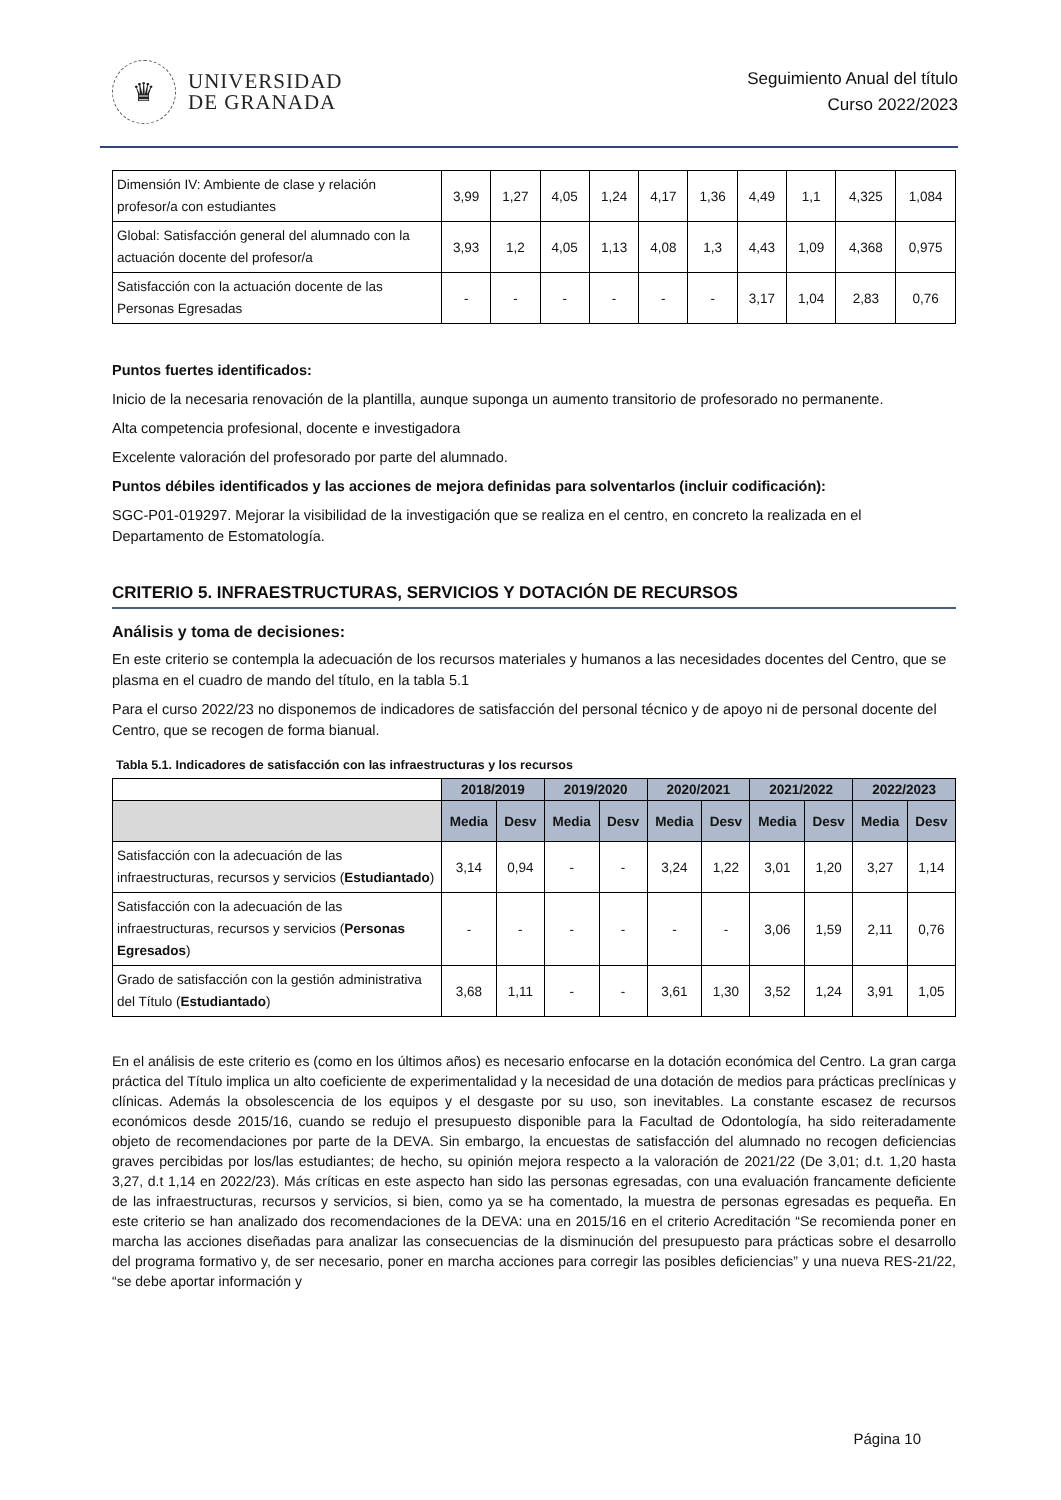♛
UNIVERSIDAD
DE GRANADA
Seguimiento Anual del título
Curso 2022/2023
| Dimensión IV: Ambiente de clase y relación profesor/a con estudiantes | 3,99 | 1,27 | 4,05 | 1,24 | 4,17 | 1,36 | 4,49 | 1,1 | 4,325 | 1,084 |
| Global: Satisfacción general del alumnado con la actuación docente del profesor/a | 3,93 | 1,2 | 4,05 | 1,13 | 4,08 | 1,3 | 4,43 | 1,09 | 4,368 | 0,975 |
| Satisfacción con la actuación docente de las Personas Egresadas | - | - | - | - | - | - | 3,17 | 1,04 | 2,83 | 0,76 |
Puntos fuertes identificados:
Inicio de la necesaria renovación de la plantilla, aunque suponga un aumento transitorio de profesorado no permanente.
Alta competencia profesional, docente e investigadora
Excelente valoración del profesorado por parte del alumnado.
Puntos débiles identificados y las acciones de mejora definidas para solventarlos (incluir codificación):
SGC-P01-019297. Mejorar la visibilidad de la investigación que se realiza en el centro, en concreto la realizada en el Departamento de Estomatología.
CRITERIO 5. INFRAESTRUCTURAS, SERVICIOS Y DOTACIÓN DE RECURSOS
Análisis y toma de decisiones:
En este criterio se contempla la adecuación de los recursos materiales y humanos a las necesidades docentes del Centro, que se plasma en el cuadro de mando del título, en la tabla 5.1
Para el curso 2022/23 no disponemos de indicadores de satisfacción del personal técnico y de apoyo ni de personal docente del Centro, que se recogen de forma bianual.
Tabla 5.1. Indicadores de satisfacción con las infraestructuras y los recursos
| | 2018/2019 | | 2019/2020 | | 2020/2021 | | 2021/2022 | | 2022/2023 | |
| | Media | Desv | Media | Desv | Media | Desv | Media | Desv | Media | Desv |
| Satisfacción con la adecuación de las infraestructuras, recursos y servicios ( Estudiantado ) | 3,14 | 0,94 | - | - | 3,24 | 1,22 | 3,01 | 1,20 | 3,27 | 1,14 |
| Satisfacción con la adecuación de las infraestructuras, recursos y servicios ( Personas Egresados ) | - | - | - | - | - | - | 3,06 | 1,59 | 2,11 | 0,76 |
| Grado de satisfacción con la gestión administrativa del Título ( Estudiantado ) | 3,68 | 1,11 | - | - | 3,61 | 1,30 | 3,52 | 1,24 | 3,91 | 1,05 |
En el análisis de este criterio es (como en los últimos años) es necesario enfocarse en la dotación económica del Centro. La gran carga práctica del Título implica un alto coeficiente de experimentalidad y la necesidad de una dotación de medios para prácticas preclínicas y clínicas. Además la obsolescencia de los equipos y el desgaste por su uso, son inevitables. La constante escasez de recursos económicos desde 2015/16, cuando se redujo el presupuesto disponible para la Facultad de Odontología, ha sido reiteradamente objeto de recomendaciones por parte de la DEVA. Sin embargo, la encuestas de satisfacción del alumnado no recogen deficiencias graves percibidas por los/las estudiantes; de hecho, su opinión mejora respecto a la valoración de 2021/22 (De 3,01; d.t. 1,20 hasta 3,27, d.t 1,14 en 2022/23). Más críticas en este aspecto han sido las personas egresadas, con una evaluación francamente deficiente de las infraestructuras, recursos y servicios, si bien, como ya se ha comentado, la muestra de personas egresadas es pequeña. En este criterio se han analizado dos recomendaciones de la DEVA: una en 2015/16 en el criterio Acreditación “Se recomienda poner en marcha las acciones diseñadas para analizar las consecuencias de la disminución del presupuesto para prácticas sobre el desarrollo del programa formativo y, de ser necesario, poner en marcha acciones para corregir las posibles deficiencias” y una nueva RES-21/22, “se debe aportar información y
Página 10